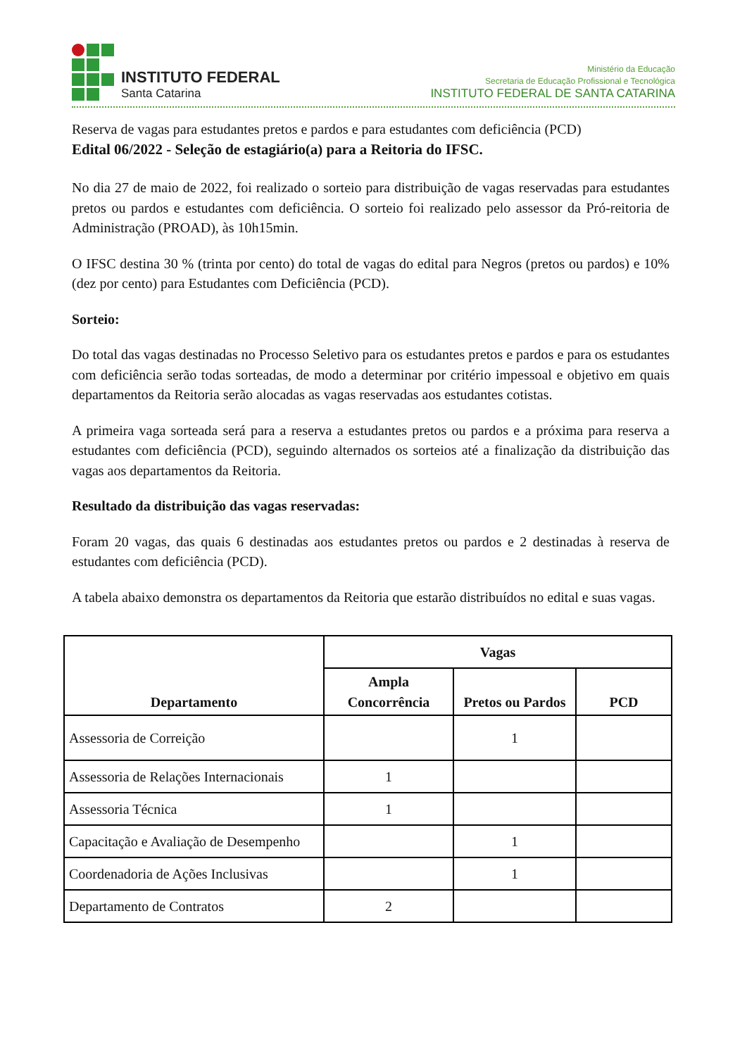INSTITUTO FEDERAL
Santa Catarina
Ministério da Educação
Secretaria de Educação Profissional e Tecnológica
INSTITUTO FEDERAL DE SANTA CATARINA
Reserva de vagas para estudantes pretos e pardos e para estudantes com deficiência (PCD)
Edital 06/2022 - Seleção de estagiário(a) para a Reitoria do IFSC.
No dia 27 de maio de 2022, foi realizado o sorteio para distribuição de vagas reservadas para estudantes pretos ou pardos e estudantes com deficiência. O sorteio foi realizado pelo assessor da Pró-reitoria de Administração (PROAD), às 10h15min.
O IFSC destina 30 % (trinta por cento) do total de vagas do edital para Negros (pretos ou pardos) e 10% (dez por cento) para Estudantes com Deficiência (PCD).
Sorteio:
Do total das vagas destinadas no Processo Seletivo para os estudantes pretos e pardos e para os estudantes com deficiência serão todas sorteadas, de modo a determinar por critério impessoal e objetivo em quais departamentos da Reitoria serão alocadas as vagas reservadas aos estudantes cotistas.
A primeira vaga sorteada será para a reserva a estudantes pretos ou pardos e a próxima para reserva a estudantes com deficiência (PCD), seguindo alternados os sorteios até a finalização da distribuição das vagas aos departamentos da Reitoria.
Resultado da distribuição das vagas reservadas:
Foram 20 vagas, das quais 6 destinadas aos estudantes pretos ou pardos e 2 destinadas à reserva de estudantes com deficiência (PCD).
A tabela abaixo demonstra os departamentos da Reitoria que estarão distribuídos no edital e suas vagas.
| Departamento | Vagas | | |
| --- | --- | --- | --- |
| | Ampla Concorrência | Pretos ou Pardos | PCD |
| Assessoria de Correição | | 1 | |
| Assessoria de Relações Internacionais | 1 | | |
| Assessoria Técnica | 1 | | |
| Capacitação e Avaliação de Desempenho | | 1 | |
| Coordenadoria de Ações Inclusivas | | 1 | |
| Departamento de Contratos | 2 | | |